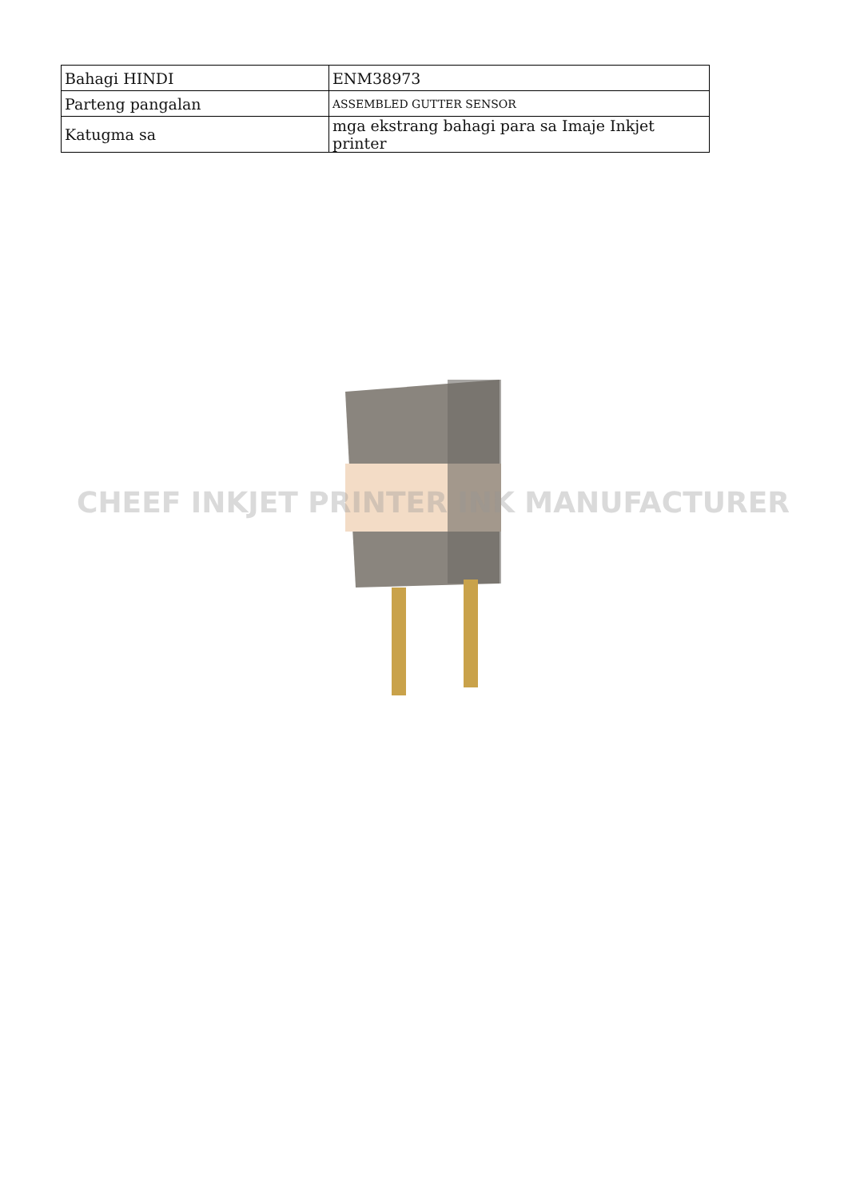| Bahagi HINDI | ENM38973 |
| Parteng pangalan | ASSEMBLED GUTTER SENSOR |
| Katugma sa | mga ekstrang bahagi para sa Imaje Inkjet printer |
CHEEF INKJET PRINTER INK MANUFACTURER